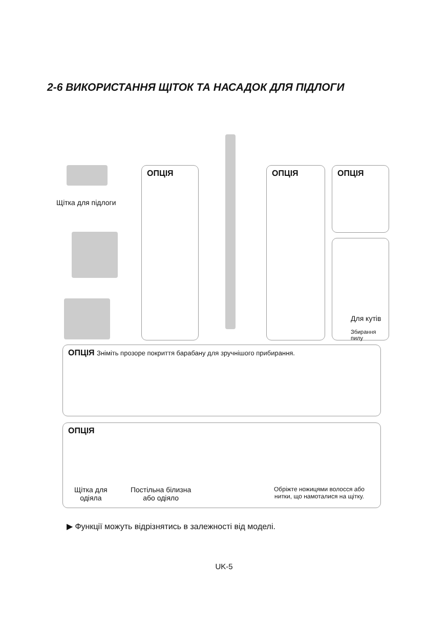2-6 ВИКОРИСТАННЯ ЩІТОК ТА НАСАДОК ДЛЯ ПІДЛОГИ
Щітка для підлоги
ОПЦІЯ ОПЦІЯ ОПЦІЯ
Для кутів
Збирання пилу
ОПЦІЯ Зніміть прозоре покриття барабану для зручнішого прибирання.
ОПЦІЯ
Щітка для
одіяла
Постільна білизна
або одіяло
Обріжте ножицями волосся або
нитки, що намоталися на щітку.
▶ Функції можуть відрізнятись в залежності від моделі.
UK-5